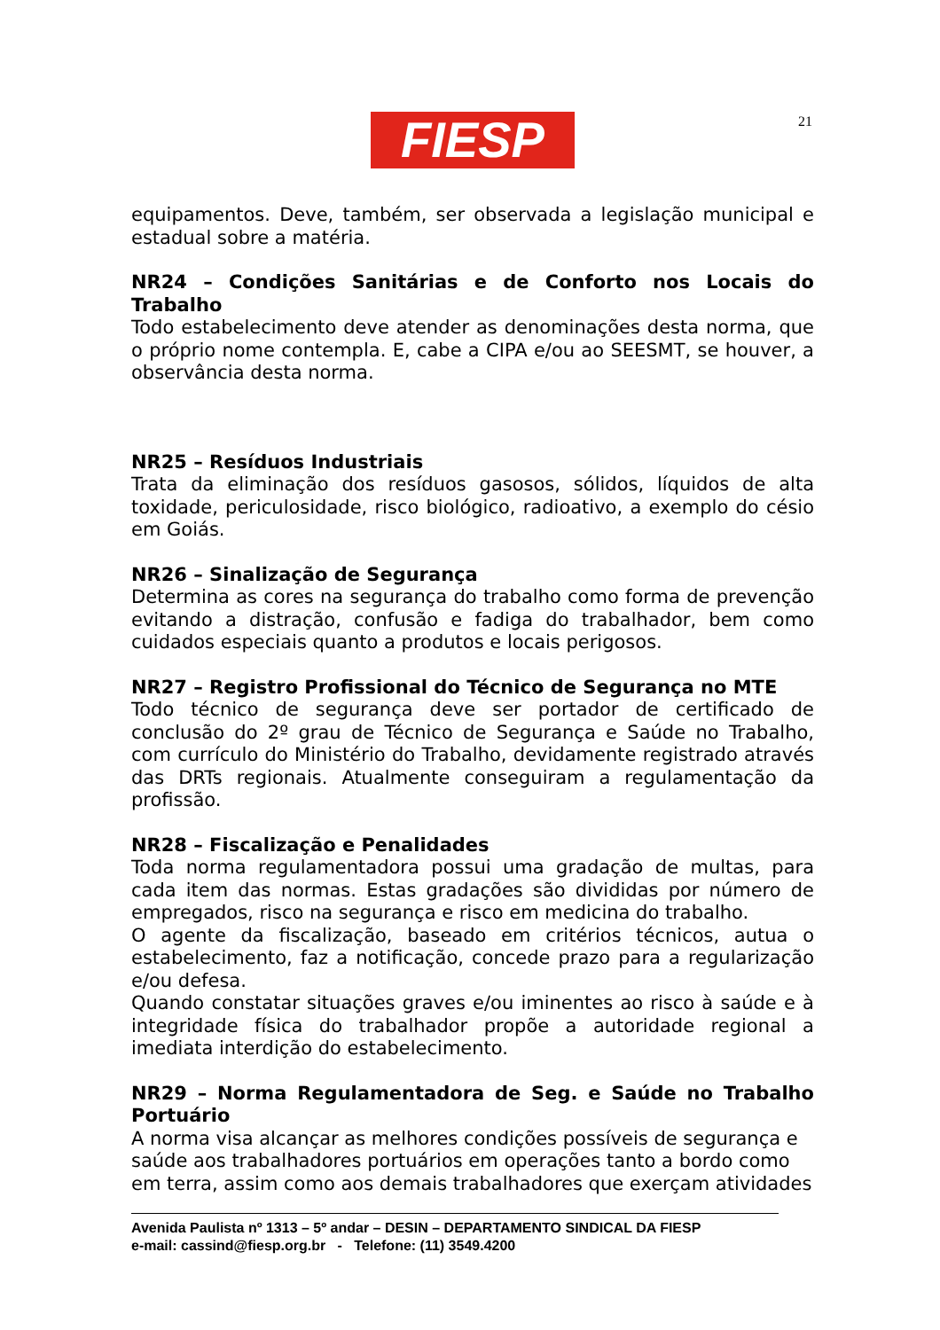FIESP 21
equipamentos. Deve, também, ser observada a legislação municipal e estadual sobre a matéria.
NR24 – Condições Sanitárias e de Conforto nos Locais do Trabalho
Todo estabelecimento deve atender as denominações desta norma, que o próprio nome contempla. E, cabe a CIPA e/ou ao SEESMT, se houver, a observância desta norma.
NR25 – Resíduos Industriais
Trata da eliminação dos resíduos gasosos, sólidos, líquidos de alta toxidade, periculosidade, risco biológico, radioativo, a exemplo do césio em Goiás.
NR26 – Sinalização de Segurança
Determina as cores na segurança do trabalho como forma de prevenção evitando a distração, confusão e fadiga do trabalhador, bem como cuidados especiais quanto a produtos e locais perigosos.
NR27 – Registro Profissional do Técnico de Segurança no MTE
Todo técnico de segurança deve ser portador de certificado de conclusão do 2º grau de Técnico de Segurança e Saúde no Trabalho, com currículo do Ministério do Trabalho, devidamente registrado através das DRTs regionais. Atualmente conseguiram a regulamentação da profissão.
NR28 – Fiscalização e Penalidades
Toda norma regulamentadora possui uma gradação de multas, para cada item das normas. Estas gradações são divididas por número de empregados, risco na segurança e risco em medicina do trabalho.
O agente da fiscalização, baseado em critérios técnicos, autua o estabelecimento, faz a notificação, concede prazo para a regularização e/ou defesa.
Quando constatar situações graves e/ou iminentes ao risco à saúde e à integridade física do trabalhador propõe a autoridade regional a imediata interdição do estabelecimento.
NR29 – Norma Regulamentadora de Seg. e Saúde no Trabalho Portuário
A norma visa alcançar as melhores condições possíveis de segurança e saúde aos trabalhadores portuários em operações tanto a bordo como em terra, assim como aos demais trabalhadores que exerçam atividades
Avenida Paulista nº 1313 – 5º andar – DESIN – DEPARTAMENTO SINDICAL DA FIESP
e-mail: cassind@fiesp.org.br - Telefone: (11) 3549.4200